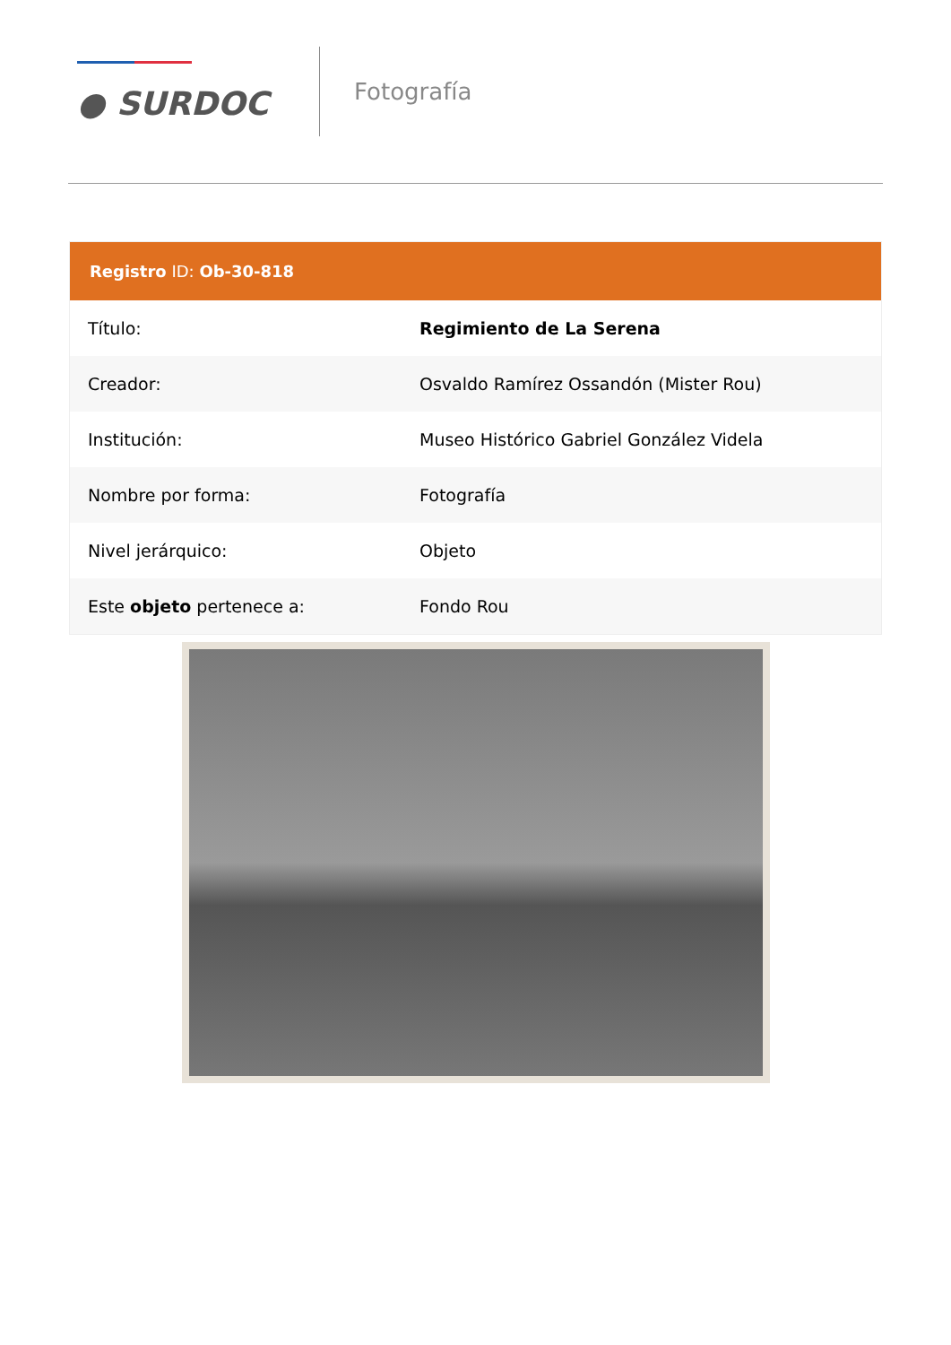● SURDOC
Fotografía
| Registro ID: Ob-30-818 | |
| --- | --- |
| Título: | Regimiento de La Serena |
| Creador: | Osvaldo Ramírez Ossandón (Mister Rou) |
| Institución: | Museo Histórico Gabriel González Videla |
| Nombre por forma: | Fotografía |
| Nivel jerárquico: | Objeto |
| Este objeto pertenece a: | Fondo Rou |